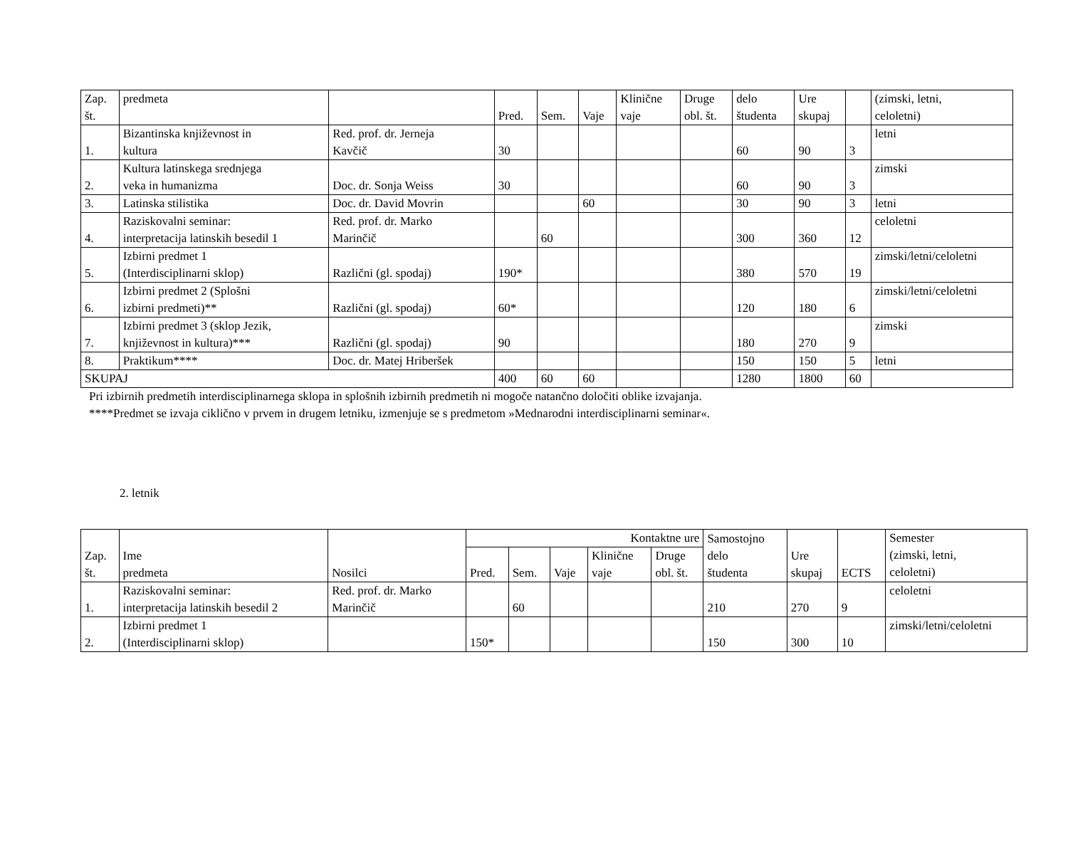| Zap. št. | predmeta | | Pred. | Sem. | Vaje | Klinične vaje | Druge obl. št. | delo študenta | Ure skupaj | | (zimski, letni, celoletni) |
| --- | --- | --- | --- | --- | --- | --- | --- | --- | --- | --- | --- |
| 1. | Bizantinska književnost in kultura | Red. prof. dr. Jerneja Kavčič | 30 | | | | | 60 | 90 | 3 | letni |
| 2. | Kultura latinskega srednjega veka in humanizma | Doc. dr. Sonja Weiss | 30 | | | | | 60 | 90 | 3 | zimski |
| 3. | Latinska stilistika | Doc. dr. David Movrin | | | 60 | | | 30 | 90 | 3 | letni |
| 4. | Raziskovalni seminar: interpretacija latinskih besedil 1 | Red. prof. dr. Marko Marinčič | | 60 | | | | 300 | 360 | 12 | celoletni |
| 5. | Izbirni predmet 1 (Interdisciplinarni sklop) | Različni (gl. spodaj) | 190* | | | | | 380 | 570 | 19 | zimski/letni/celoletni |
| 6. | Izbirni predmet 2 (Splošni izbirni predmeti)** | Različni (gl. spodaj) | 60* | | | | | 120 | 180 | 6 | zimski/letni/celoletni |
| 7. | Izbirni predmet 3 (sklop Jezik, književnost in kultura)*** | Različni (gl. spodaj) | 90 | | | | | 180 | 270 | 9 | zimski |
| 8. | Praktikum**** | Doc. dr. Matej Hriberšek | | | | | | 150 | 150 | 5 | letni |
| SKUPAJ | | | 400 | 60 | 60 | | | 1280 | 1800 | 60 | |
Pri izbirnih predmetih interdisciplinarnega sklopa in splošnih izbirnih predmetih ni mogoče natančno določiti oblike izvajanja.
****Predmet se izvaja ciklično v prvem in drugem letniku, izmenjuje se s predmetom »Mednarodni interdisciplinarni seminar«.
2. letnik
| Zap. št. | Ime predmeta | Nosilci | Kontaktne ure | | | | | Samostojno delo študenta | Ure skupaj | ECTS | Semester (zimski, letni, celoletni) |
| --- | --- | --- | --- | --- | --- | --- | --- | --- | --- | --- | --- |
| | | | Pred. | Sem. | Vaje | Klinične vaje | Druge obl. št. | | | | |
| 1. | Raziskovalni seminar: interpretacija latinskih besedil 2 | Red. prof. dr. Marko Marinčič | | 60 | | | | 210 | 270 | 9 | celoletni |
| 2. | Izbirni predmet 1 (Interdisciplinarni sklop) | | 150* | | | | | 150 | 300 | 10 | zimski/letni/celoletni |